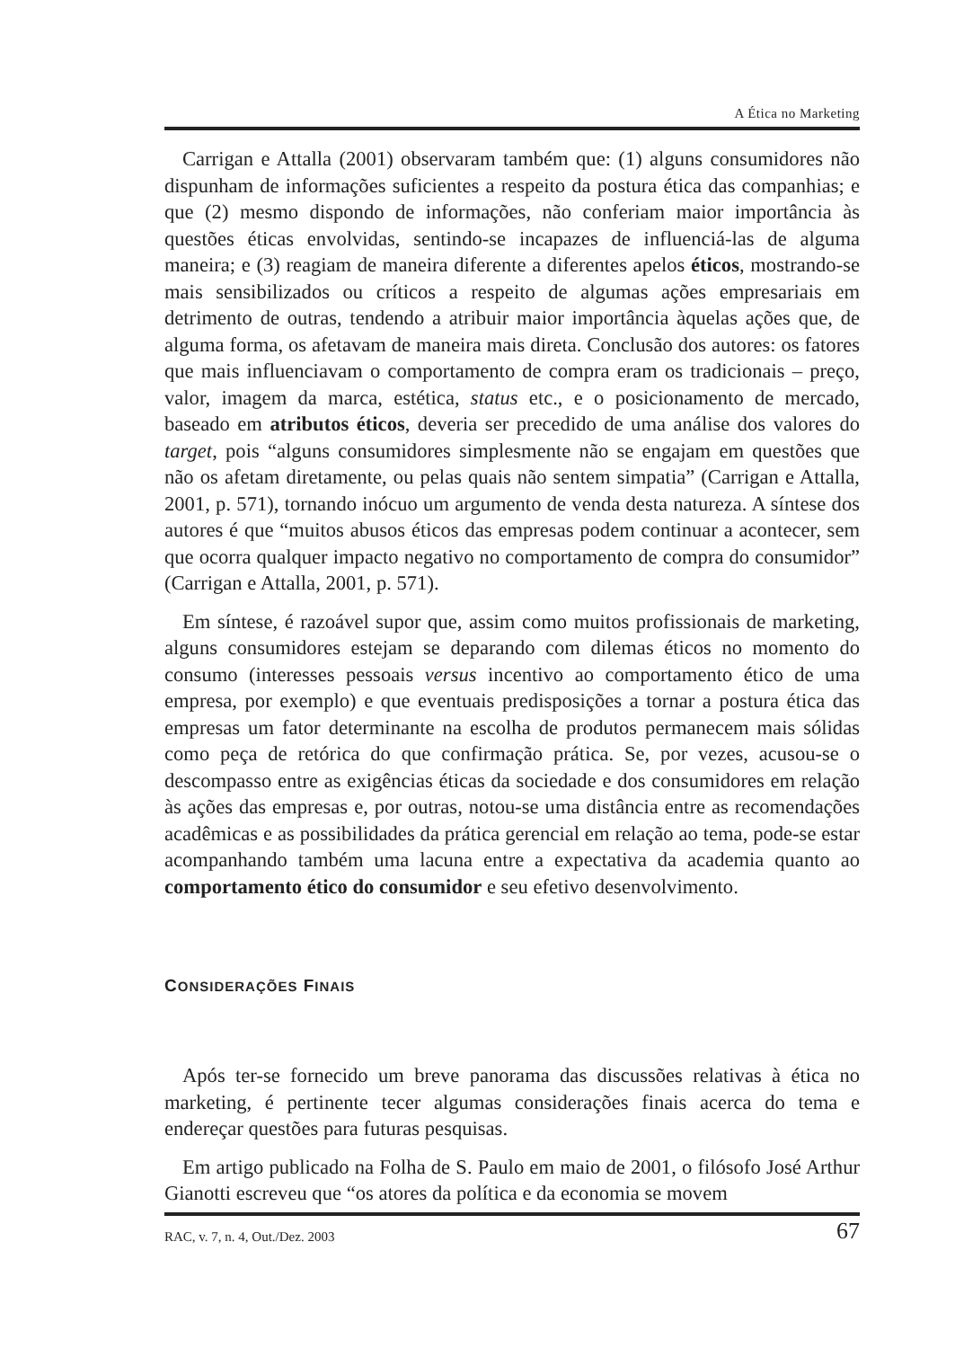A Ética no Marketing
Carrigan e Attalla (2001) observaram também que: (1) alguns consumidores não dispunham de informações suficientes a respeito da postura ética das companhias; e que (2) mesmo dispondo de informações, não conferiam maior importância às questões éticas envolvidas, sentindo-se incapazes de influenciá-las de alguma maneira; e (3) reagiam de maneira diferente a diferentes apelos éticos, mostrando-se mais sensibilizados ou críticos a respeito de algumas ações empresariais em detrimento de outras, tendendo a atribuir maior importância àquelas ações que, de alguma forma, os afetavam de maneira mais direta. Conclusão dos autores: os fatores que mais influenciavam o comportamento de compra eram os tradicionais – preço, valor, imagem da marca, estética, status etc., e o posicionamento de mercado, baseado em atributos éticos, deveria ser precedido de uma análise dos valores do target, pois “alguns consumidores simplesmente não se engajam em questões que não os afetam diretamente, ou pelas quais não sentem simpatia” (Carrigan e Attalla, 2001, p. 571), tornando inócuo um argumento de venda desta natureza. A síntese dos autores é que “muitos abusos éticos das empresas podem continuar a acontecer, sem que ocorra qualquer impacto negativo no comportamento de compra do consumidor” (Carrigan e Attalla, 2001, p. 571).
Em síntese, é razoável supor que, assim como muitos profissionais de marketing, alguns consumidores estejam se deparando com dilemas éticos no momento do consumo (interesses pessoais versus incentivo ao comportamento ético de uma empresa, por exemplo) e que eventuais predisposições a tornar a postura ética das empresas um fator determinante na escolha de produtos permanecem mais sólidas como peça de retórica do que confirmação prática. Se, por vezes, acusou-se o descompasso entre as exigências éticas da sociedade e dos consumidores em relação às ações das empresas e, por outras, notou-se uma distância entre as recomendações acadêmicas e as possibilidades da prática gerencial em relação ao tema, pode-se estar acompanhando também uma lacuna entre a expectativa da academia quanto ao comportamento ético do consumidor e seu efetivo desenvolvimento.
CONSIDERAÇÕES FINAIS
Após ter-se fornecido um breve panorama das discussões relativas à ética no marketing, é pertinente tecer algumas considerações finais acerca do tema e endereçar questões para futuras pesquisas.
Em artigo publicado na Folha de S. Paulo em maio de 2001, o filósofo José Arthur Gianotti escreveu que “os atores da política e da economia se movem
RAC, v. 7, n. 4, Out./Dez. 2003 67